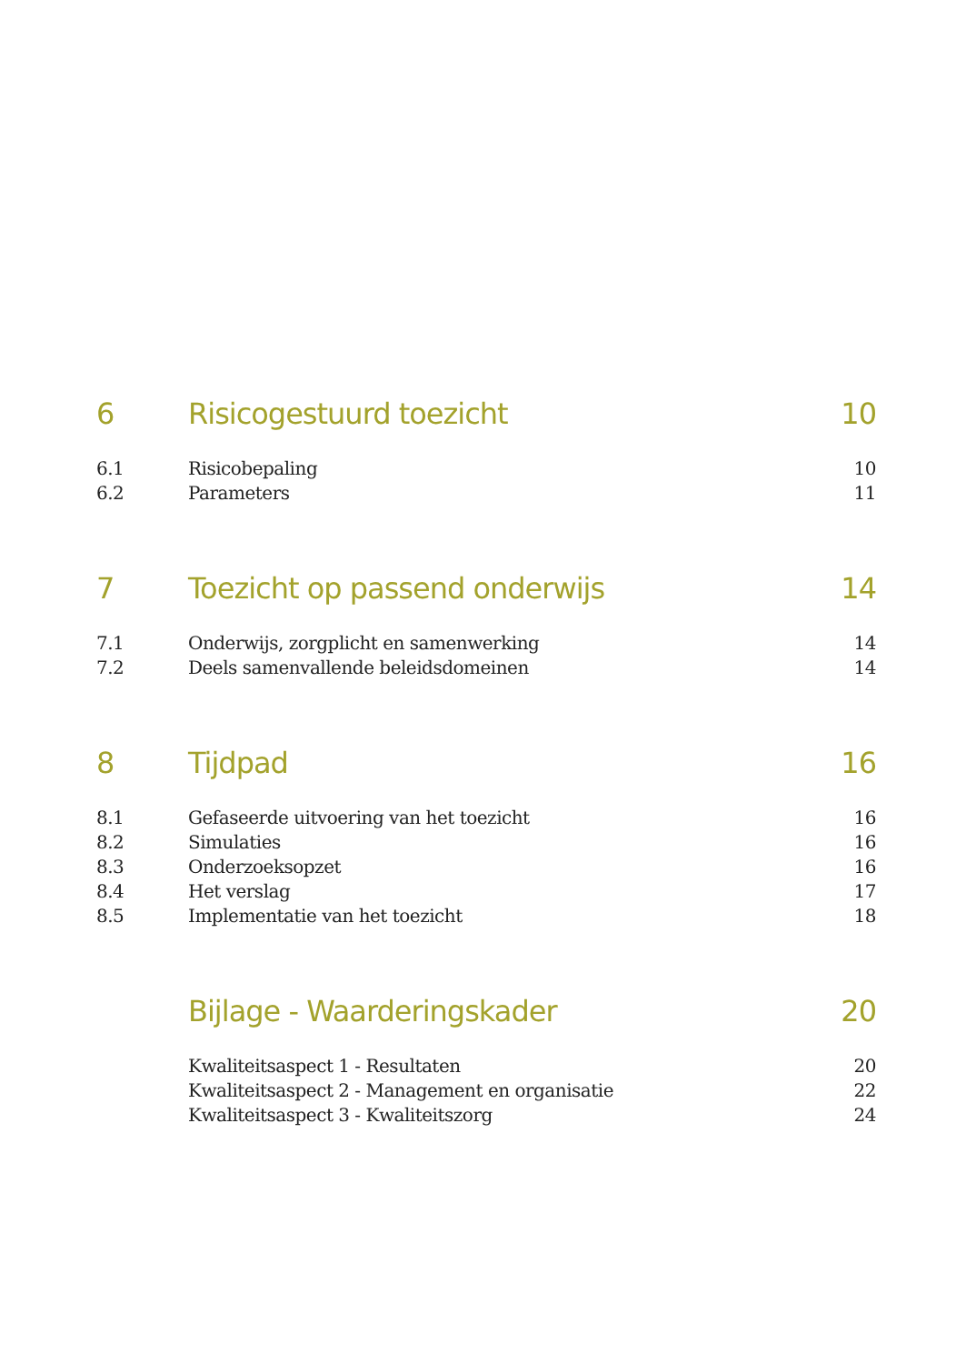6 Risicogestuurd toezicht 10
6.1 Risicobepaling 10
6.2 Parameters 11
7 Toezicht op passend onderwijs 14
7.1 Onderwijs, zorgplicht en samenwerking 14
7.2 Deels samenvallende beleidsdomeinen 14
8 Tijdpad 16
8.1 Gefaseerde uitvoering van het toezicht 16
8.2 Simulaties 16
8.3 Onderzoeksopzet 16
8.4 Het verslag 17
8.5 Implementatie van het toezicht 18
Bijlage - Waarderingskader 20
Kwaliteitsaspect 1 - Resultaten 20
Kwaliteitsaspect 2 - Management en organisatie 22
Kwaliteitsaspect 3 - Kwaliteitszorg 24